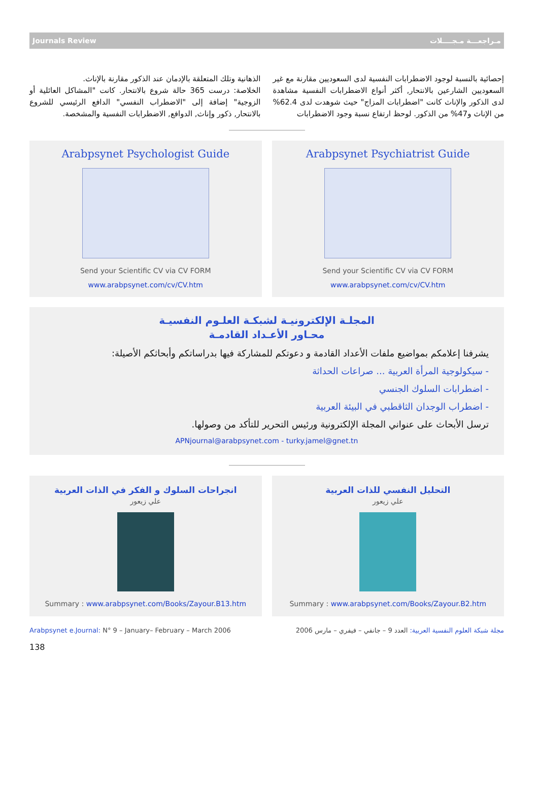Journals Review مـراجعـــة مـجــــلات
إحصائية بالنسبة لوجود الاضطرابات النفسية لدى السعوديين مقارنة مع غير السعوديين الشارعين بالانتحار, أكثر أنواع الاضطرابات النفسية مشاهدة لدى الذكور والإناث كانت "اضطرابات المزاج" حيث شوهدت لدى 62.4% من الإناث و47% من الذكور. لوحظ ارتفاع نسبة وجود الاضطرابات
الذهانية وتلك المتعلقة بالإدمان عند الذكور مقارنة بالإناث.
الخلاصة: درست 365 حالة شروع بالانتحار. كانت "المشاكل العائلية أو الزوجية" إضافة إلى "الاضطراب النفسي" الدافع الرئيسي للشروع بالانتحار, ذكور وإناث, الدوافع, الاضطرابات النفسية والمشخصة.
Arabpsynet Psychologist Guide
Send your Scientific CV via CV FORM
www.arabpsynet.com/cv/CV.htm
Arabpsynet Psychiatrist Guide
Send your Scientific CV via CV FORM
www.arabpsynet.com/cv/CV.htm
المجلـة الإلكترونيـة لشبكـة العلـوم النفسيـة
محـاور الأعـداد القادمـة
يشرفنا إعلامكم بمواضيع ملفات الأعداد القادمة و دعوتكم للمشاركة فيها بدراساتكم وأبحاثكم الأصيلة:
- سيكولوجية المرأة العربية ... صراعات الحداثة
- اضطرابات السلوك الجنسي
- اضطراب الوجدان الثاقطبي في البيئة العربية
ترسل الأبحاث على عنواني المجلة الإلكترونية ورئيس التحرير للتأكد من وصولها.
APNjournal@arabpsynet.com - turky.jamel@gnet.tn
انجراحات السلوك و الفكر في الذات العربية
علي زيعور
Summary : www.arabpsynet.com/Books/Zayour.B13.htm
التحليل النفسي للذات العربية
علي زيعور
Summary : www.arabpsynet.com/Books/Zayour.B2.htm
Arabpsynet e.Journal: N° 9 – January– February – March 2006 مجلة شبكة العلوم النفسية العربية: العدد 9 – جانفي – فيفري – مارس 2006
138